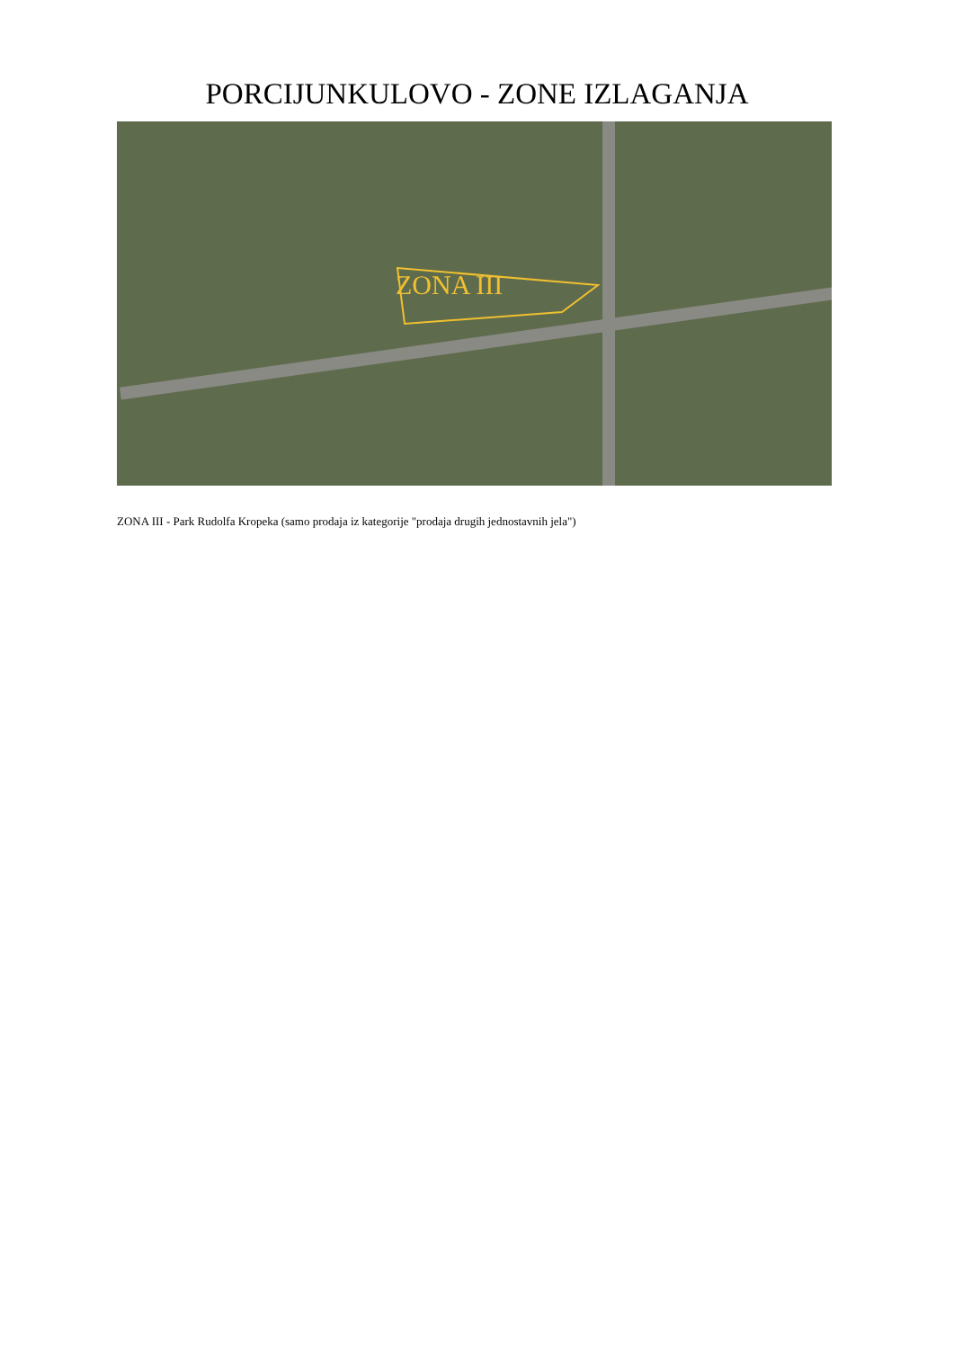PORCIJUNKULOVO - ZONE IZLAGANJA
ZONA III
ZONA III - Park Rudolfa Kropeka (samo prodaja iz kategorije "prodaja drugih jednostavnih jela")